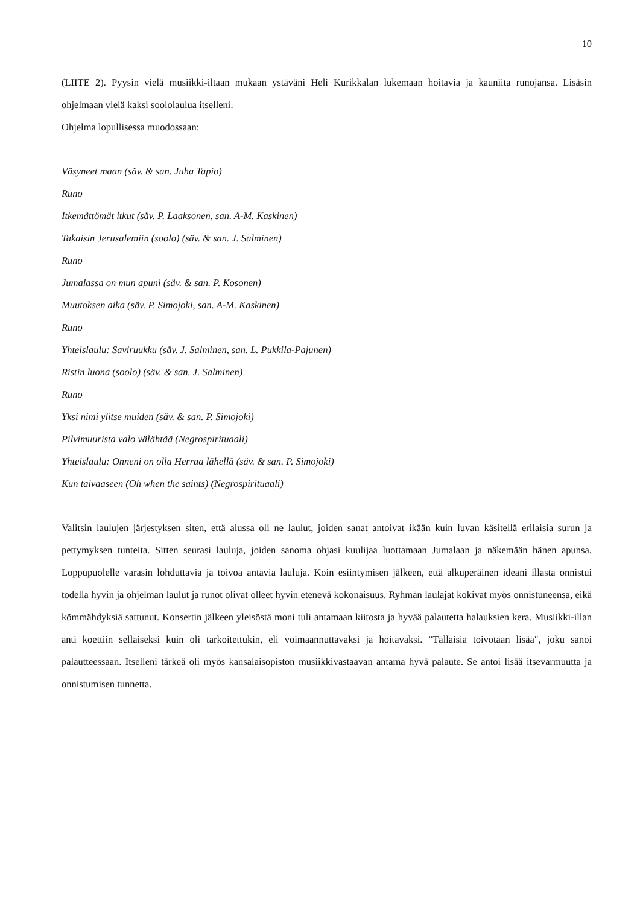10
(LIITE 2). Pyysin vielä musiikki-iltaan mukaan ystäväni Heli Kurikkalan lukemaan hoitavia ja kauniita runojansa. Lisäsin ohjelmaan vielä kaksi soololaulua itselleni.
Ohjelma lopullisessa muodossaan:
Väsyneet maan (säv. & san. Juha Tapio)
Runo
Itkemättömät itkut (säv. P. Laaksonen, san. A-M. Kaskinen)
Takaisin Jerusalemiin (soolo) (säv. & san. J. Salminen)
Runo
Jumalassa on mun apuni (säv. & san. P. Kosonen)
Muutoksen aika (säv. P. Simojoki, san. A-M. Kaskinen)
Runo
Yhteislaulu: Saviruukku (säv. J. Salminen, san. L. Pukkila-Pajunen)
Ristin luona (soolo) (säv. & san. J. Salminen)
Runo
Yksi nimi ylitse muiden (säv. & san. P. Simojoki)
Pilvimuurista valo välähtää (Negrospirituaali)
Yhteislaulu: Onneni on olla Herraa lähellä (säv. & san. P. Simojoki)
Kun taivaaseen (Oh when the saints) (Negrospirituaali)
Valitsin laulujen järjestyksen siten, että alussa oli ne laulut, joiden sanat antoivat ikään kuin luvan käsitellä erilaisia surun ja pettymyksen tunteita. Sitten seurasi lauluja, joiden sanoma ohjasi kuulijaa luottamaan Jumalaan ja näkemään hänen apunsa. Loppupuolelle varasin lohduttavia ja toivoa antavia lauluja. Koin esiintymisen jälkeen, että alkuperäinen ideani illasta onnistui todella hyvin ja ohjelman laulut ja runot olivat olleet hyvin etenevä kokonaisuus. Ryhmän laulajat kokivat myös onnistuneensa, eikä kömmähdyksiä sattunut. Konsertin jälkeen yleisöstä moni tuli antamaan kiitosta ja hyvää palautetta halauksien kera. Musiikki-illan anti koettiin sellaiseksi kuin oli tarkoitettukin, eli voimaannuttavaksi ja hoitavaksi. "Tällaisia toivotaan lisää", joku sanoi palautteessaan. Itselleni tärkeä oli myös kansalaisopiston musiikkivastaavan antama hyvä palaute. Se antoi lisää itsevarmuutta ja onnistumisen tunnetta.